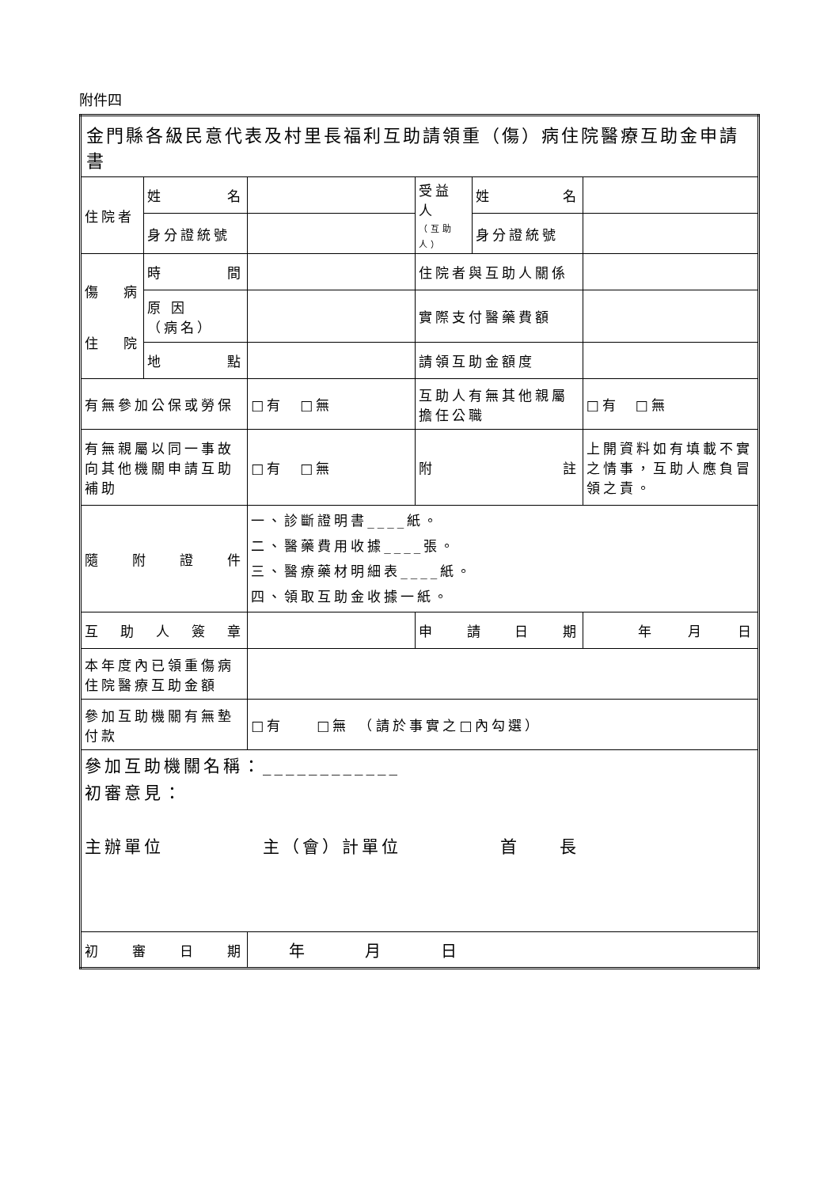附件四
| 金門縣各級民意代表及村里長福利互助請領重（傷）病住院醫療互助金申請書 | | | | | |
| 住院者 | 姓 名 | | 受益人 （互助人） | 姓 名 | |
| | 身分證統號 | | | 身分證統號 | |
| 傷 病 住 院 | 時 間 | | 住院者與互助人關係 | | |
| | 原 因 （病名） | | 實際支付醫藥費額 | | |
| | 地 點 | | 請領互助金額度 | | |
| 有無參加公保或勞保 | | □有 □無 | 互助人有無其他親屬擔任公職 | | □有 □無 |
| 有無親屬以同一事故向其他機關申請互助補助 | | □有 □無 | 附 註 | | 上開資料如有填載不實之情事，互助人應負冒領之責。 |
| 隨 附 證 件 | | 一、診斷證明書____紙。 二、醫藥費用收據____張。 三、醫療藥材明細表____紙。 四、領取互助金收據一紙。 | | | |
| 互 助 人 簽 章 | | | 申 請 日 期 | | 年 月 日 |
| 本年度內已領重傷病住院醫療互助金額 | | | | | |
| 參加互助機關有無墊付款 | | □有 □無 （請於事實之□內勾選） | | | |
| 參加互助機關名稱：____________ 初審意見： 主辦單位 主（會）計單位 首 長 | | | | | |
| 初 審 日 期 | | 年 月 日 | | | |